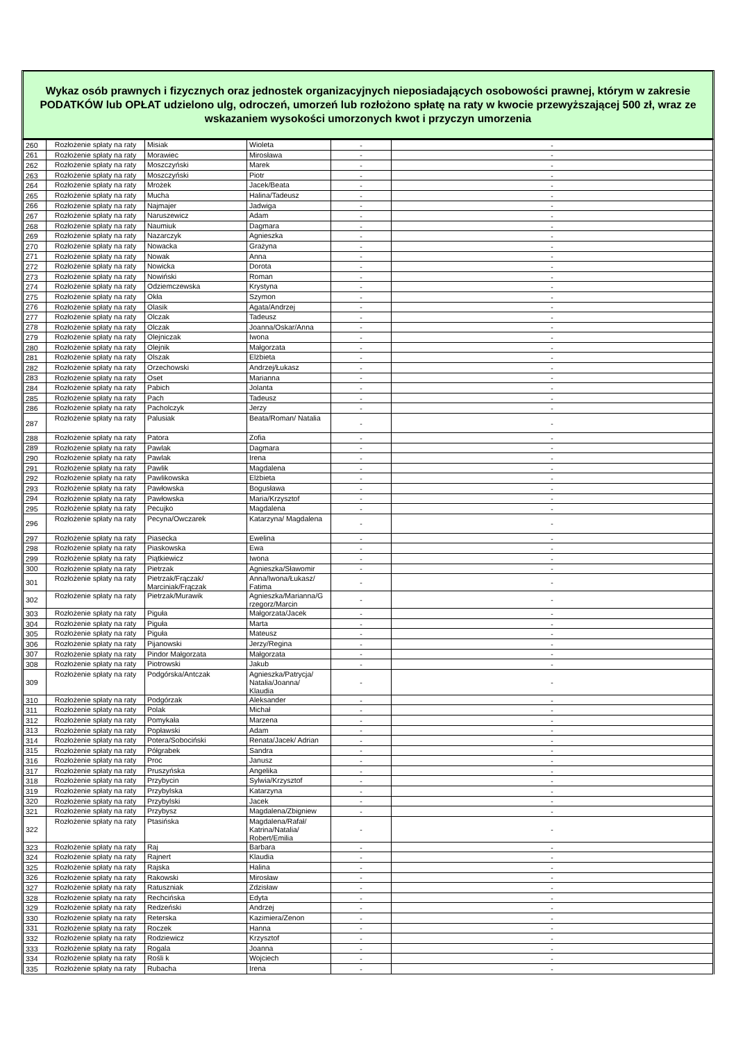Wykaz osób prawnych i fizycznych oraz jednostek organizacyjnych nieposiadających osobowości prawnej, którym w zakresie PODATKÓW lub OPŁAT udzielono ulg, odroczeń, umorzeń lub rozłożono spłatę na raty w kwocie przewyższającej 500 zł, wraz ze wskazaniem wysokości umorzonych kwot i przyczyn umorzenia
| 260 | Rozłożenie spłaty na raty | Misiak | Wioleta | - | - |
| 261 | Rozłożenie spłaty na raty | Morawiec | Mirosława | - | - |
| 262 | Rozłożenie spłaty na raty | Moszczyński | Marek | - | - |
| 263 | Rozłożenie spłaty na raty | Moszczyński | Piotr | - | - |
| 264 | Rozłożenie spłaty na raty | Mrożek | Jacek/Beata | - | - |
| 265 | Rozłożenie spłaty na raty | Mucha | Halina/Tadeusz | - | - |
| 266 | Rozłożenie spłaty na raty | Najmajer | Jadwiga | - | - |
| 267 | Rozłożenie spłaty na raty | Naruszewicz | Adam | - | - |
| 268 | Rozłożenie spłaty na raty | Naumiuk | Dagmara | - | - |
| 269 | Rozłożenie spłaty na raty | Nazarczyk | Agnieszka | - | - |
| 270 | Rozłożenie spłaty na raty | Nowacka | Grażyna | - | - |
| 271 | Rozłożenie spłaty na raty | Nowak | Anna | - | - |
| 272 | Rozłożenie spłaty na raty | Nowicka | Dorota | - | - |
| 273 | Rozłożenie spłaty na raty | Nowiński | Roman | - | - |
| 274 | Rozłożenie spłaty na raty | Odziemczewska | Krystyna | - | - |
| 275 | Rozłożenie spłaty na raty | Okła | Szymon | - | - |
| 276 | Rozłożenie spłaty na raty | Olasik | Agata/Andrzej | - | - |
| 277 | Rozłożenie spłaty na raty | Olczak | Tadeusz | - | - |
| 278 | Rozłożenie spłaty na raty | Olczak | Joanna/Oskar/Anna | - | - |
| 279 | Rozłożenie spłaty na raty | Olejniczak | Iwona | - | - |
| 280 | Rozłożenie spłaty na raty | Olejnik | Małgorzata | - | - |
| 281 | Rozłożenie spłaty na raty | Olszak | Elżbieta | - | - |
| 282 | Rozłożenie spłaty na raty | Orzechowski | Andrzej/Łukasz | - | - |
| 283 | Rozłożenie spłaty na raty | Oset | Marianna | - | - |
| 284 | Rozłożenie spłaty na raty | Pabich | Jolanta | - | - |
| 285 | Rozłożenie spłaty na raty | Pach | Tadeusz | - | - |
| 286 | Rozłożenie spłaty na raty | Pacholczyk | Jerzy | - | - |
| 287 | Rozłożenie spłaty na raty | Palusiak | Beata/Roman/ Natalia | - | - |
| 288 | Rozłożenie spłaty na raty | Patora | Zofia | - | - |
| 289 | Rozłożenie spłaty na raty | Pawlak | Dagmara | - | - |
| 290 | Rozłożenie spłaty na raty | Pawlak | Irena | - | - |
| 291 | Rozłożenie spłaty na raty | Pawlik | Magdalena | - | - |
| 292 | Rozłożenie spłaty na raty | Pawlikowska | Elżbieta | - | - |
| 293 | Rozłożenie spłaty na raty | Pawłowska | Bogusława | - | - |
| 294 | Rozłożenie spłaty na raty | Pawłowska | Maria/Krzysztof | - | - |
| 295 | Rozłożenie spłaty na raty | Pecujko | Magdalena | - | - |
| 296 | Rozłożenie spłaty na raty | Pecyna/Owczarek | Katarzyna/ Magdalena | - | - |
| 297 | Rozłożenie spłaty na raty | Piasecka | Ewelina | - | - |
| 298 | Rozłożenie spłaty na raty | Piaskowska | Ewa | - | - |
| 299 | Rozłożenie spłaty na raty | Piątkiewicz | Iwona | - | - |
| 300 | Rozłożenie spłaty na raty | Pietrzak | Agnieszka/Sławomir | - | - |
| 301 | Rozłożenie spłaty na raty | Pietrzak/Frączak/ Marciniak/Frączak | Anna/Iwona/Łukasz/ Fatima | - | - |
| 302 | Rozłożenie spłaty na raty | Pietrzak/Murawik | Agnieszka/Marianna/G rzegorz/Marcin | - | - |
| 303 | Rozłożenie spłaty na raty | Piguła | Małgorzata/Jacek | - | - |
| 304 | Rozłożenie spłaty na raty | Piguła | Marta | - | - |
| 305 | Rozłożenie spłaty na raty | Piguła | Mateusz | - | - |
| 306 | Rozłożenie spłaty na raty | Pijanowski | Jerzy/Regina | - | - |
| 307 | Rozłożenie spłaty na raty | Pindor Małgorzata | Małgorzata | - | - |
| 308 | Rozłożenie spłaty na raty | Piotrowski | Jakub | - | - |
| 309 | Rozłożenie spłaty na raty | Podgórska/Antczak | Agnieszka/Patrycja/ Natalia/Joanna/ Klaudia | - | - |
| 310 | Rozłożenie spłaty na raty | Podgórzak | Aleksander | - | - |
| 311 | Rozłożenie spłaty na raty | Polak | Michał | - | - |
| 312 | Rozłożenie spłaty na raty | Pomykała | Marzena | - | - |
| 313 | Rozłożenie spłaty na raty | Popławski | Adam | - | - |
| 314 | Rozłożenie spłaty na raty | Potera/Sobociński | Renata/Jacek/ Adrian | - | - |
| 315 | Rozłożenie spłaty na raty | Półgrabek | Sandra | - | - |
| 316 | Rozłożenie spłaty na raty | Proc | Janusz | - | - |
| 317 | Rozłożenie spłaty na raty | Pruszyńska | Angelika | - | - |
| 318 | Rozłożenie spłaty na raty | Przybycin | Sylwia/Krzysztof | - | - |
| 319 | Rozłożenie spłaty na raty | Przybylska | Katarzyna | - | - |
| 320 | Rozłożenie spłaty na raty | Przybylski | Jacek | - | - |
| 321 | Rozłożenie spłaty na raty | Przybysz | Magdalena/Zbigniew | - | - |
| 322 | Rozłożenie spłaty na raty | Ptasińska | Magdalena/Rafał/ Katrina/Natalia/ Robert/Emilia | - | - |
| 323 | Rozłożenie spłaty na raty | Raj | Barbara | - | - |
| 324 | Rozłożenie spłaty na raty | Rajnert | Klaudia | - | - |
| 325 | Rozłożenie spłaty na raty | Rajska | Halina | - | - |
| 326 | Rozłożenie spłaty na raty | Rakowski | Mirosław | - | - |
| 327 | Rozłożenie spłaty na raty | Ratuszniak | Zdzisław | - | - |
| 328 | Rozłożenie spłaty na raty | Rechcińska | Edyta | - | - |
| 329 | Rozłożenie spłaty na raty | Redzeński | Andrzej | - | - |
| 330 | Rozłożenie spłaty na raty | Reterska | Kazimiera/Zenon | - | - |
| 331 | Rozłożenie spłaty na raty | Roczek | Hanna | - | - |
| 332 | Rozłożenie spłaty na raty | Rodziewicz | Krzysztof | - | - |
| 333 | Rozłożenie spłaty na raty | Rogala | Joanna | - | - |
| 334 | Rozłożenie spłaty na raty | Rośli k | Wojciech | - | - |
| 335 | Rozłożenie spłaty na raty | Rubacha | Irena | - | - |